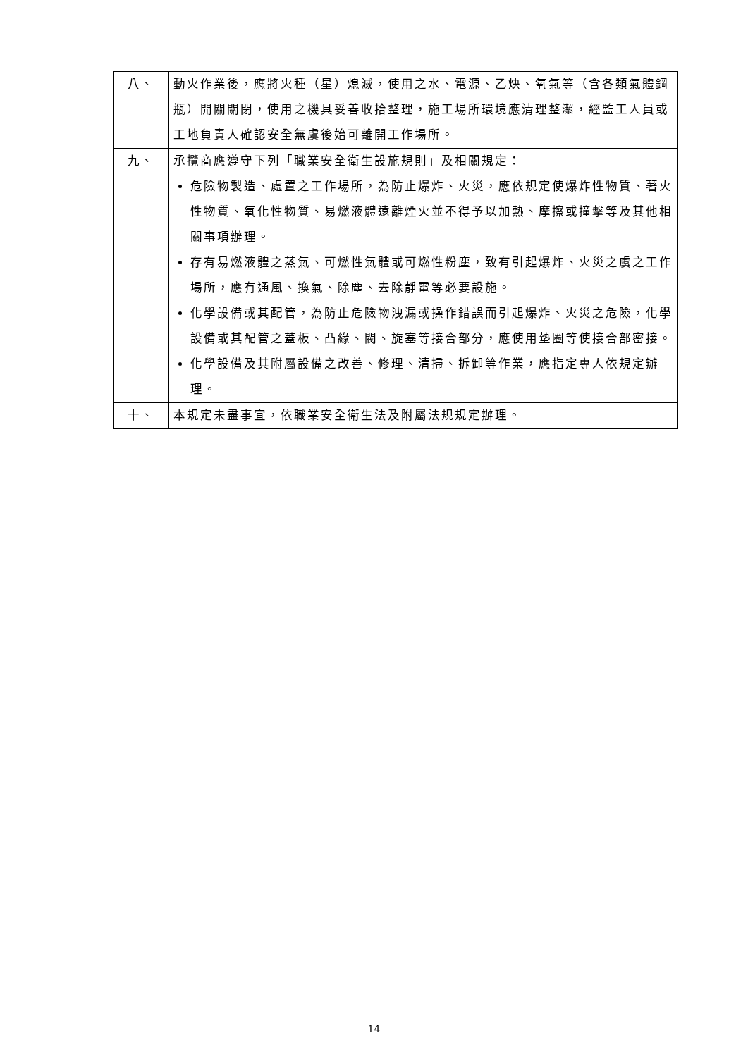| 八、 | 動火作業後，應將火種（星）熄滅，使用之水、電源、乙炔、氧氣等（含各類氣體鋼瓶）開關關閉，使用之機具妥善收拾整理，施工場所環境應清理整潔，經監工人員或工地負責人確認安全無虞後始可離開工作場所。 |
| 九、 | 承攬商應遵守下列「職業安全衛生設施規則」及相關規定： 危險物製造、處置之工作場所，為防止爆炸、火災，應依規定使爆炸性物質、著火性物質、氧化性物質、易燃液體遠離煙火並不得予以加熱、摩擦或撞擊等及其他相關事項辦理。 存有易燃液體之蒸氣、可燃性氣體或可燃性粉塵，致有引起爆炸、火災之虞之工作場所，應有通風、換氣、除塵、去除靜電等必要設施。 化學設備或其配管，為防止危險物洩漏或操作錯誤而引起爆炸、火災之危險，化學設備或其配管之蓋板、凸緣、閥、旋塞等接合部分，應使用墊圈等使接合部密接。 化學設備及其附屬設備之改善、修理、清掃、拆卸等作業，應指定專人依規定辦理。 |
| 十、 | 本規定未盡事宜，依職業安全衛生法及附屬法規規定辦理。 |
14